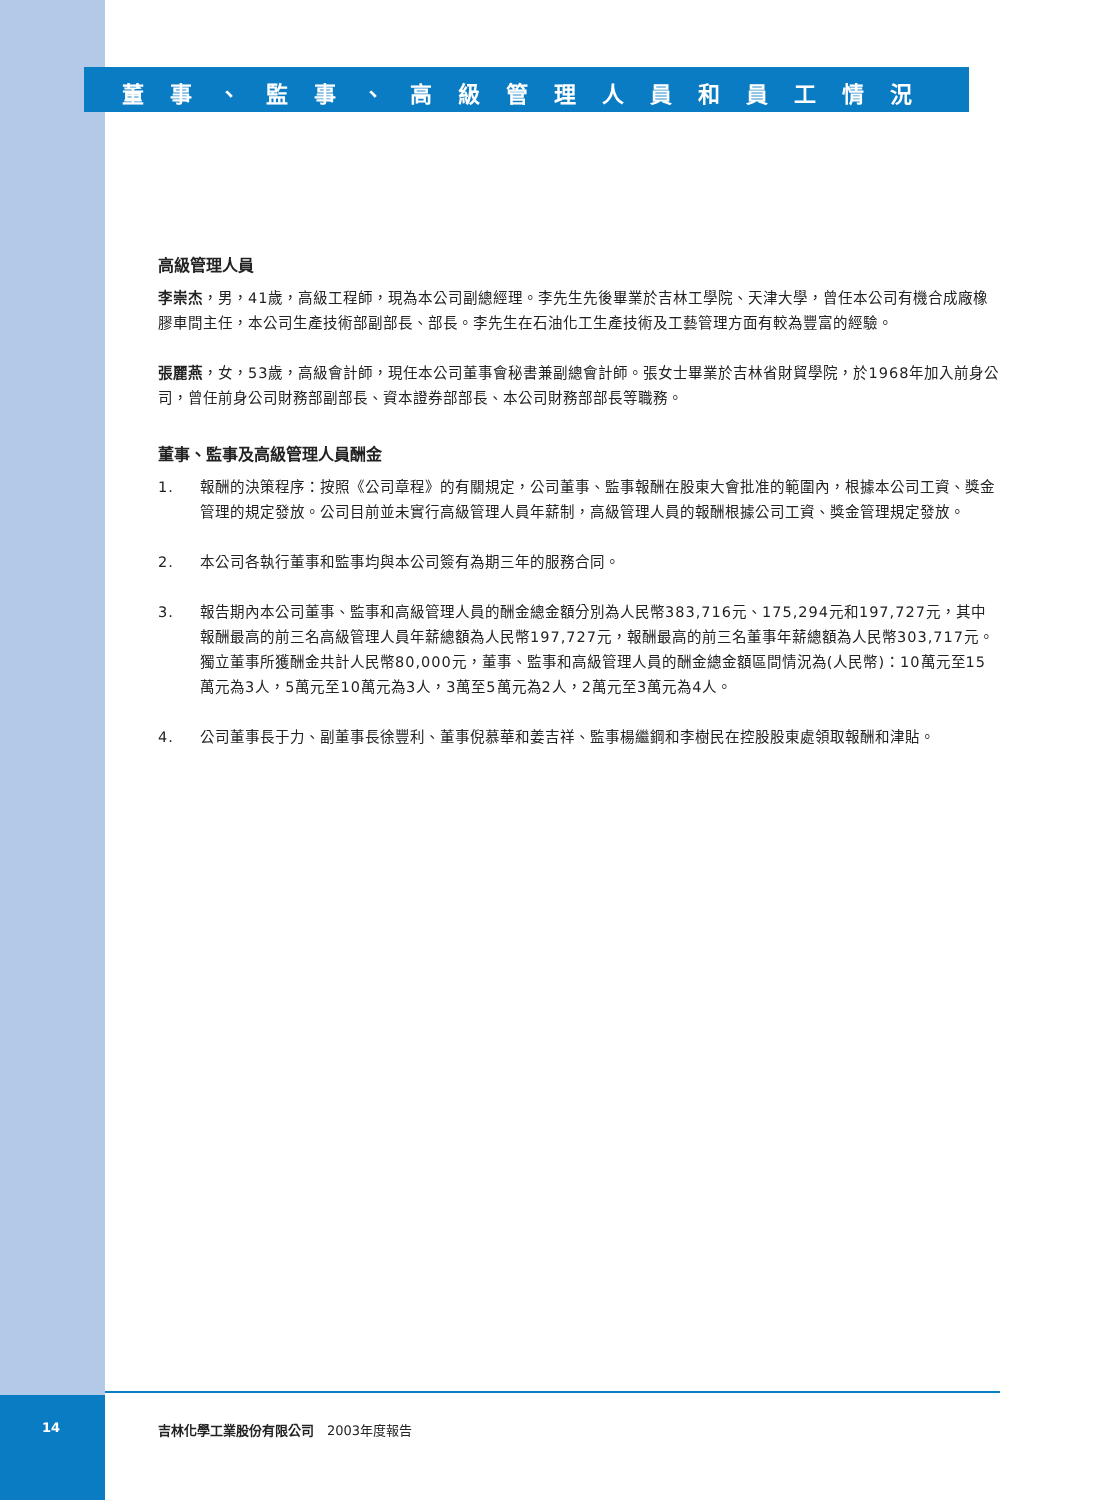董事、監事、高級管理人員和員工情況
高級管理人員
李崇杰，男，41歲，高級工程師，現為本公司副總經理。李先生先後畢業於吉林工學院、天津大學，曾任本公司有機合成廠橡膠車間主任，本公司生產技術部副部長、部長。李先生在石油化工生產技術及工藝管理方面有較為豐富的經驗。
張麗燕，女，53歲，高級會計師，現任本公司董事會秘書兼副總會計師。張女士畢業於吉林省財貿學院，於1968年加入前身公司，曾任前身公司財務部副部長、資本證券部部長、本公司財務部部長等職務。
董事、監事及高級管理人員酬金
1. 報酬的決策程序：按照《公司章程》的有關規定，公司董事、監事報酬在股東大會批准的範圍內，根據本公司工資、獎金管理的規定發放。公司目前並未實行高級管理人員年薪制，高級管理人員的報酬根據公司工資、獎金管理規定發放。
2. 本公司各執行董事和監事均與本公司簽有為期三年的服務合同。
3. 報告期內本公司董事、監事和高級管理人員的酬金總金額分別為人民幣383,716元、175,294元和197,727元，其中報酬最高的前三名高級管理人員年薪總額為人民幣197,727元，報酬最高的前三名董事年薪總額為人民幣303,717元。獨立董事所獲酬金共計人民幣80,000元，董事、監事和高級管理人員的酬金總金額區間情況為(人民幣)：10萬元至15萬元為3人，5萬元至10萬元為3人，3萬至5萬元為2人，2萬元至3萬元為4人。
4. 公司董事長于力、副董事長徐豐利、董事倪慕華和姜吉祥、監事楊繼鋼和李樹民在控股股東處領取報酬和津貼。
14 吉林化學工業股份有限公司　2003年度報告